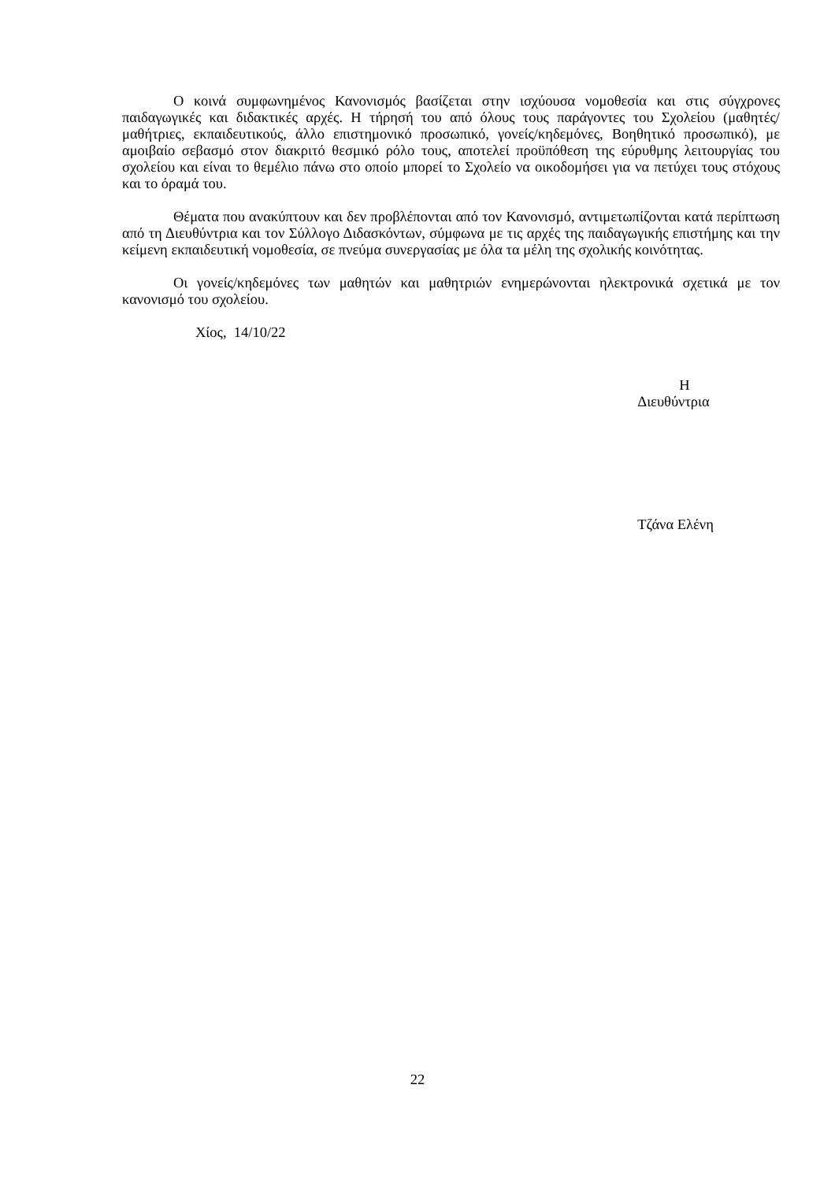Ο κοινά συμφωνημένος Κανονισμός βασίζεται στην ισχύουσα νομοθεσία και στις σύγχρονες παιδαγωγικές και διδακτικές αρχές. Η τήρησή του από όλους τους παράγοντες του Σχολείου (μαθητές/μαθήτριες, εκπαιδευτικούς, άλλο επιστημονικό προσωπικό, γονείς/κηδεμόνες, Βοηθητικό προσωπικό), με αμοιβαίο σεβασμό στον διακριτό θεσμικό ρόλο τους, αποτελεί προϋπόθεση της εύρυθμης λειτουργίας του σχολείου και είναι το θεμέλιο πάνω στο οποίο μπορεί το Σχολείο να οικοδομήσει για να πετύχει τους στόχους και το όραμά του.
Θέματα που ανακύπτουν και δεν προβλέπονται από τον Κανονισμό, αντιμετωπίζονται κατά περίπτωση από τη Διευθύντρια και τον Σύλλογο Διδασκόντων, σύμφωνα με τις αρχές της παιδαγωγικής επιστήμης και την κείμενη εκπαιδευτική νομοθεσία, σε πνεύμα συνεργασίας με όλα τα μέλη της σχολικής κοινότητας.
Οι γονείς/κηδεμόνες των μαθητών και μαθητριών ενημερώνονται ηλεκτρονικά σχετικά με τον κανονισμό του σχολείου.
Χίος, 14/10/22
Η
Διευθύντρια
Τζάνα Ελένη
22